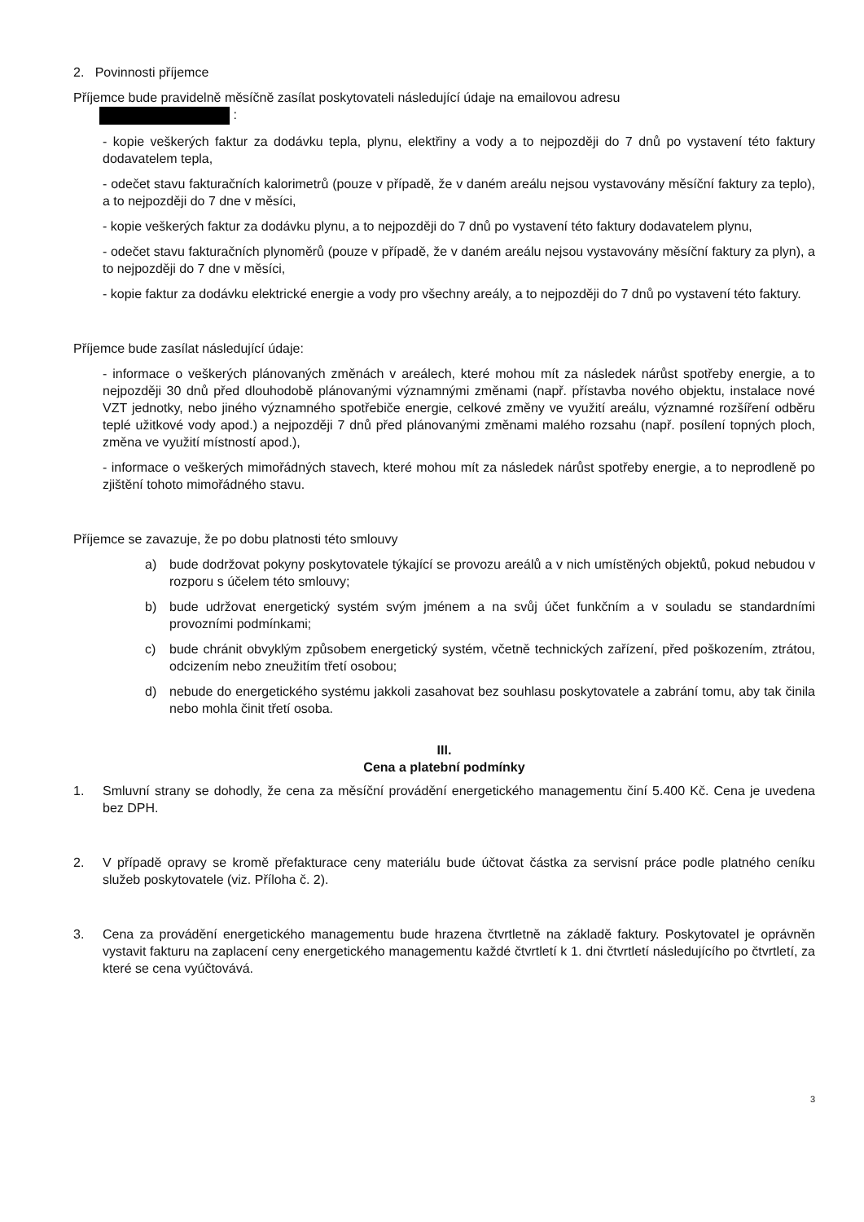2. Povinnosti příjemce
Příjemce bude pravidelně měsíčně zasílat poskytovateli následující údaje na emailovou adresu
:
- kopie veškerých faktur za dodávku tepla, plynu, elektřiny a vody a to nejpozději do 7 dnů po vystavení této faktury dodavatelem tepla,
- odečet stavu fakturačních kalorimetrů (pouze v případě, že v daném areálu nejsou vystavovány měsíční faktury za teplo), a to nejpozději do 7 dne v měsíci,
- kopie veškerých faktur za dodávku plynu, a to nejpozději do 7 dnů po vystavení této faktury dodavatelem plynu,
- odečet stavu fakturačních plynoměrů (pouze v případě, že v daném areálu nejsou vystavovány měsíční faktury za plyn), a to nejpozději do 7 dne v měsíci,
- kopie faktur za dodávku elektrické energie a vody pro všechny areály, a to nejpozději do 7 dnů po vystavení této faktury.
Příjemce bude zasílat následující údaje:
- informace o veškerých plánovaných změnách v areálech, které mohou mít za následek nárůst spotřeby energie, a to nejpozději 30 dnů před dlouhodobě plánovanými významnými změnami (např. přístavba nového objektu, instalace nové VZT jednotky, nebo jiného významného spotřebiče energie, celkové změny ve využití areálu, významné rozšíření odběru teplé užitkové vody apod.) a nejpozději 7 dnů před plánovanými změnami malého rozsahu (např. posílení topných ploch, změna ve využití místností apod.),
- informace o veškerých mimořádných stavech, které mohou mít za následek nárůst spotřeby energie, a to neprodleně po zjištění tohoto mimořádného stavu.
Příjemce se zavazuje, že po dobu platnosti této smlouvy
a) bude dodržovat pokyny poskytovatele týkající se provozu areálů a v nich umístěných objektů, pokud nebudou v rozporu s účelem této smlouvy;
b) bude udržovat energetický systém svým jménem a na svůj účet funkčním a v souladu se standardními provozními podmínkami;
c) bude chránit obvyklým způsobem energetický systém, včetně technických zařízení, před poškozením, ztrátou, odcizením nebo zneužitím třetí osobou;
d) nebude do energetického systému jakkoli zasahovat bez souhlasu poskytovatele a zabrání tomu, aby tak činila nebo mohla činit třetí osoba.
III.
Cena a platební podmínky
1. Smluvní strany se dohodly, že cena za měsíční provádění energetického managementu činí 5.400 Kč. Cena je uvedena bez DPH.
2. V případě opravy se kromě přefakturace ceny materiálu bude účtovat částka za servisní práce podle platného ceníku služeb poskytovatele (viz. Příloha č. 2).
3. Cena za provádění energetického managementu bude hrazena čtvrtletně na základě faktury. Poskytovatel je oprávněn vystavit fakturu na zaplacení ceny energetického managementu každé čtvrtletí k 1. dni čtvrtletí následujícího po čtvrtletí, za které se cena vyúčtovává.
3